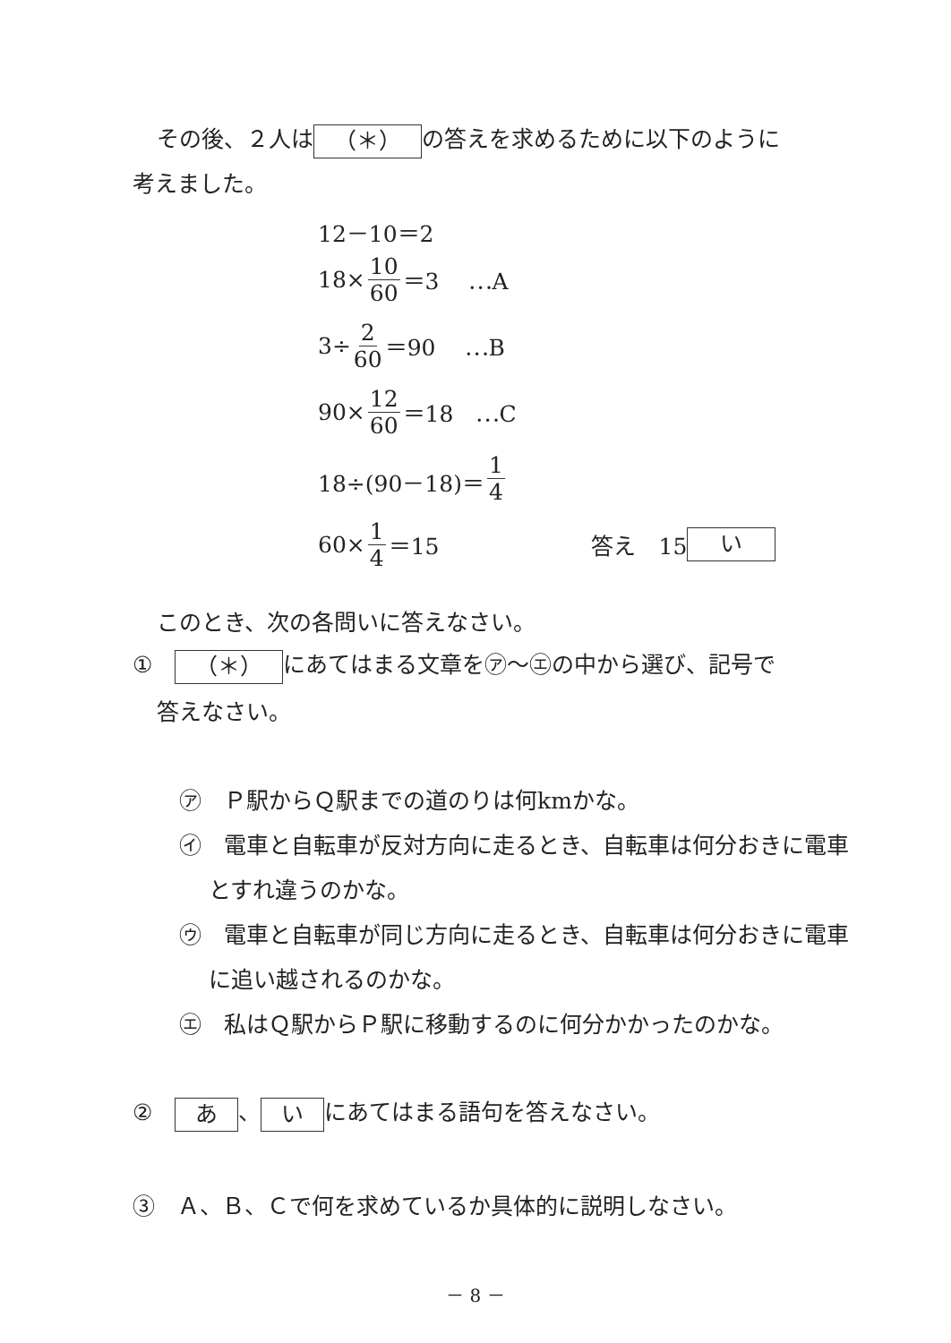その後、２人は （＊） の答えを求めるために以下のように
考えました。
12－10＝2
18× 10 60 ＝3　 ⋯A
3÷ 2 60 ＝90　 ⋯B
90× 12 60 ＝18　⋯C
18÷(90－18)＝ 1 4
60× 1 4 ＝15 答え　15 い
このとき、次の各問いに答えなさい。
①　（＊） にあてはまる文章を㋐～㋓の中から選び、記号で
答えなさい。
㋐　Ｐ駅からＱ駅までの道のりは何kmかな。
㋑　電車と自転車が反対方向に走るとき、自転車は何分おきに電車
　 とすれ違うのかな。
㋒　電車と自転車が同じ方向に走るとき、自転車は何分おきに電車
　 に追い越されるのかな。
㋓　私はＱ駅からＰ駅に移動するのに何分かかったのかな。
②　あ 、 い にあてはまる語句を答えなさい。
③　Ａ、Ｂ、Ｃで何を求めているか具体的に説明しなさい。
－ 8 －